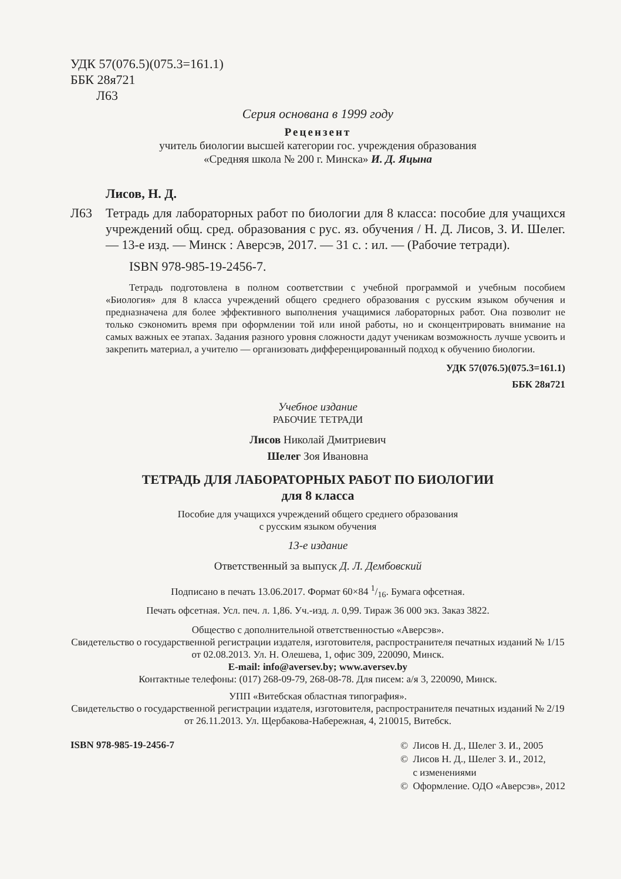УДК 57(076.5)(075.3=161.1)
ББК 28я721
Л63
Серия основана в 1999 году
Рецензент
учитель биологии высшей категории гос. учреждения образования
«Средняя школа № 200 г. Минска» И. Д. Яцына
Лисов, Н. Д.
Л63 Тетрадь для лабораторных работ по биологии для 8 класса: пособие для учащихся учреждений общ. сред. образования с рус. яз. обучения / Н. Д. Лисов, З. И. Шелег. — 13-е изд. — Минск : Аверсэв, 2017. — 31 с. : ил. — (Рабочие тетради).
ISBN 978-985-19-2456-7.
Тетрадь подготовлена в полном соответствии с учебной программой и учебным пособием «Биология» для 8 класса учреждений общего среднего образования с русским языком обучения и предназначена для более эффективного выполнения учащимися лабораторных работ. Она позволит не только сэкономить время при оформлении той или иной работы, но и сконцентрировать внимание на самых важных ее этапах. Задания разного уровня сложности дадут ученикам возможность лучше усвоить и закрепить материал, а учителю — организовать дифференцированный подход к обучению биологии.
УДК 57(076.5)(075.3=161.1)
ББК 28я721
Учебное издание
РАБОЧИЕ ТЕТРАДИ
Лисов Николай Дмитриевич
Шелег Зоя Ивановна
ТЕТРАДЬ ДЛЯ ЛАБОРАТОРНЫХ РАБОТ ПО БИОЛОГИИ
для 8 класса
Пособие для учащихся учреждений общего среднего образования
с русским языком обучения
13-е издание
Ответственный за выпуск Д. Л. Дембовский
Подписано в печать 13.06.2017. Формат 60×84 1/16. Бумага офсетная.
Печать офсетная. Усл. печ. л. 1,86. Уч.-изд. л. 0,99. Тираж 36 000 экз. Заказ 3822.
Общество с дополнительной ответственностью «Аверсэв».
Свидетельство о государственной регистрации издателя, изготовителя, распространителя печатных изданий № 1/15 от 02.08.2013. Ул. Н. Олешева, 1, офис 309, 220090, Минск.
E-mail: info@aversev.by; www.aversev.by
Контактные телефоны: (017) 268-09-79, 268-08-78. Для писем: а/я 3, 220090, Минск.
УПП «Витебская областная типография».
Свидетельство о государственной регистрации издателя, изготовителя, распространителя печатных изданий № 2/19 от 26.11.2013. Ул. Щербакова-Набережная, 4, 210015, Витебск.
ISBN 978-985-19-2456-7
© Лисов Н. Д., Шелег З. И., 2005
© Лисов Н. Д., Шелег З. И., 2012,
с изменениями
© Оформление. ОДО «Аверсэв», 2012